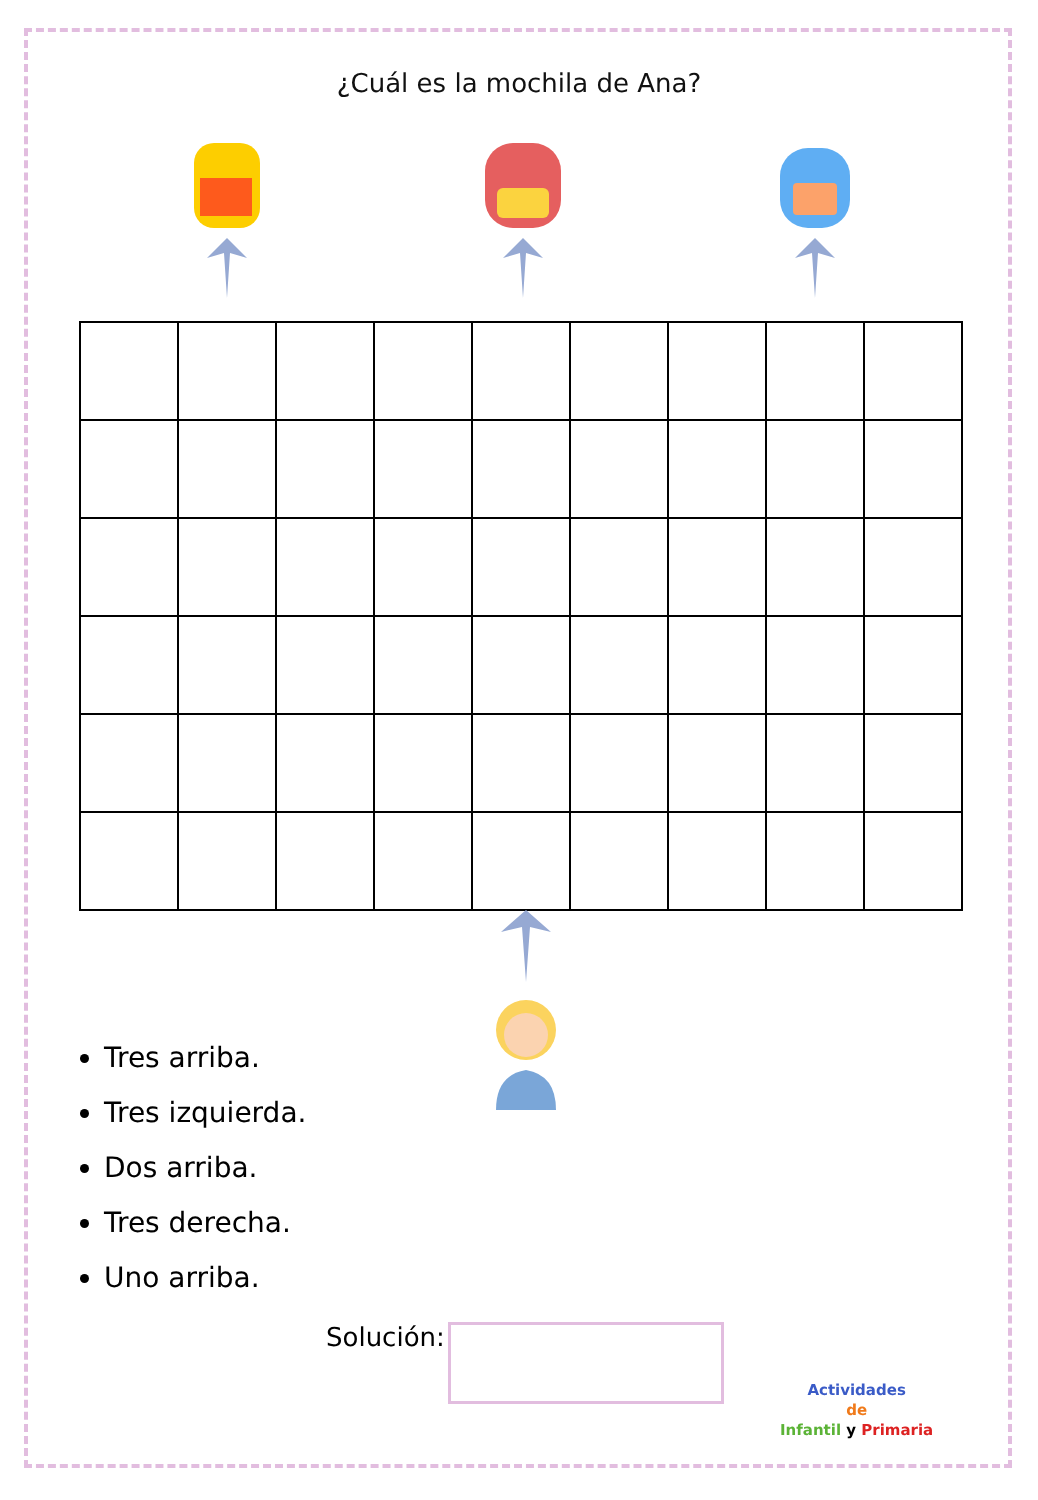¿Cuál es la mochila de Ana?
Tres arriba.
Tres izquierda.
Dos arriba.
Tres derecha.
Uno arriba.
Solución:
Actividades
de
Infantil y Primaria